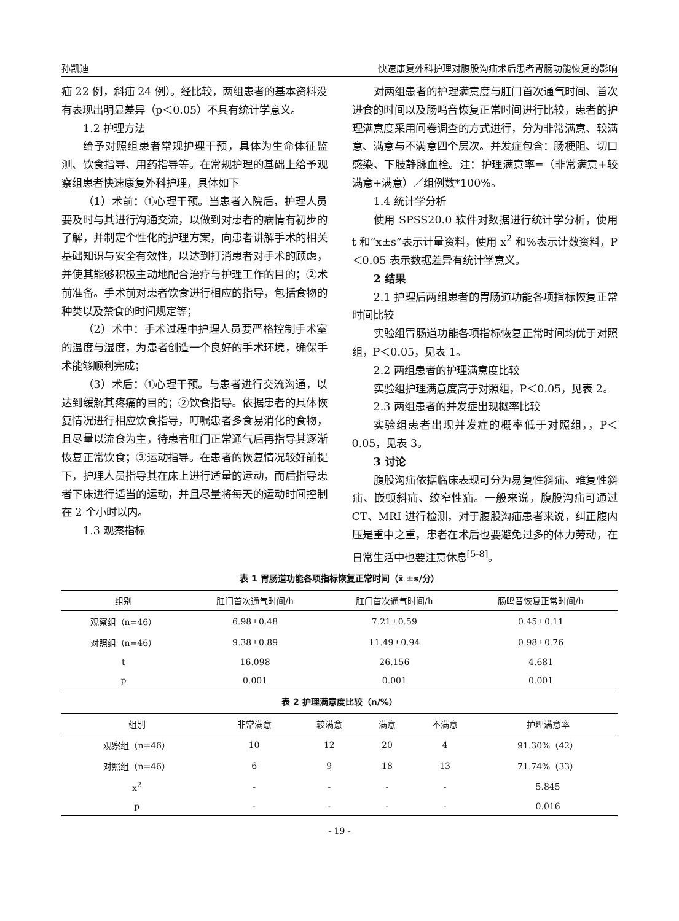孙凯迪 快速康复外科护理对腹股沟疝术后患者胃肠功能恢复的影响
疝 22 例，斜疝 24 例）。经比较，两组患者的基本资料没有表现出明显差异（p＜0.05）不具有统计学意义。
1.2 护理方法
给予对照组患者常规护理干预，具体为生命体征监测、饮食指导、用药指导等。在常规护理的基础上给予观察组患者快速康复外科护理，具体如下
（1）术前：①心理干预。当患者入院后，护理人员要及时与其进行沟通交流，以做到对患者的病情有初步的了解，并制定个性化的护理方案，向患者讲解手术的相关基础知识与安全有效性，以达到打消患者对手术的顾虑，并使其能够积极主动地配合治疗与护理工作的目的；②术前准备。手术前对患者饮食进行相应的指导，包括食物的种类以及禁食的时间规定等；
（2）术中：手术过程中护理人员要严格控制手术室的温度与湿度，为患者创造一个良好的手术环境，确保手术能够顺利完成；
（3）术后：①心理干预。与患者进行交流沟通，以达到缓解其疼痛的目的；②饮食指导。依据患者的具体恢复情况进行相应饮食指导，叮嘱患者多食易消化的食物，且尽量以流食为主，待患者肛门正常通气后再指导其逐渐恢复正常饮食；③运动指导。在患者的恢复情况较好前提下，护理人员指导其在床上进行适量的运动，而后指导患者下床进行适当的运动，并且尽量将每天的运动时间控制在 2 个小时以内。
1.3 观察指标
对两组患者的护理满意度与肛门首次通气时间、首次进食的时间以及肠鸣音恢复正常时间进行比较，患者的护理满意度采用问卷调查的方式进行，分为非常满意、较满意、满意与不满意四个层次。并发症包含：肠梗阻、切口感染、下肢静脉血栓。注：护理满意率=（非常满意+较满意+满意）／组例数*100%。
1.4 统计学分析
使用 SPSS20.0 软件对数据进行统计学分析，使用 t 和“x±s”表示计量资料，使用 x<sup>2</sup> 和%表示计数资料，P＜0.05 表示数据差异有统计学意义。
2 结果
2.1 护理后两组患者的胃肠道功能各项指标恢复正常时间比较
实验组胃肠道功能各项指标恢复正常时间均优于对照组，P＜0.05，见表 1。
2.2 两组患者的护理满意度比较
实验组护理满意度高于对照组，P＜0.05，见表 2。
2.3 两组患者的并发症出现概率比较
实验组患者出现并发症的概率低于对照组，，P＜0.05，见表 3。
3 讨论
腹股沟疝依据临床表现可分为易复性斜疝、难复性斜疝、嵌顿斜疝、绞窄性疝。一般来说，腹股沟疝可通过 CT、MRI 进行检测，对于腹股沟疝患者来说，纠正腹内压是重中之重，患者在术后也要避免过多的体力劳动，在日常生活中也要注意休息<sup>[5-8]</sup>。
表 1 胃肠道功能各项指标恢复正常时间（x̄ ±s/分）
| 组别 | 肛门首次通气时间/h | 肛门首次通气时间/h | 肠鸣音恢复正常时间/h |
| --- | --- | --- | --- |
| 观察组（n=46） | 6.98±0.48 | 7.21±0.59 | 0.45±0.11 |
| 对照组（n=46） | 9.38±0.89 | 11.49±0.94 | 0.98±0.76 |
| t | 16.098 | 26.156 | 4.681 |
| p | 0.001 | 0.001 | 0.001 |
表 2 护理满意度比较（n/%）
| 组别 | 非常满意 | 较满意 | 满意 | 不满意 | 护理满意率 |
| --- | --- | --- | --- | --- | --- |
| 观察组（n=46） | 10 | 12 | 20 | 4 | 91.30%（42） |
| 对照组（n=46） | 6 | 9 | 18 | 13 | 71.74%（33） |
| x<sup>2</sup> | - | - | - | - | 5.845 |
| p | - | - | - | - | 0.016 |
- 19 -